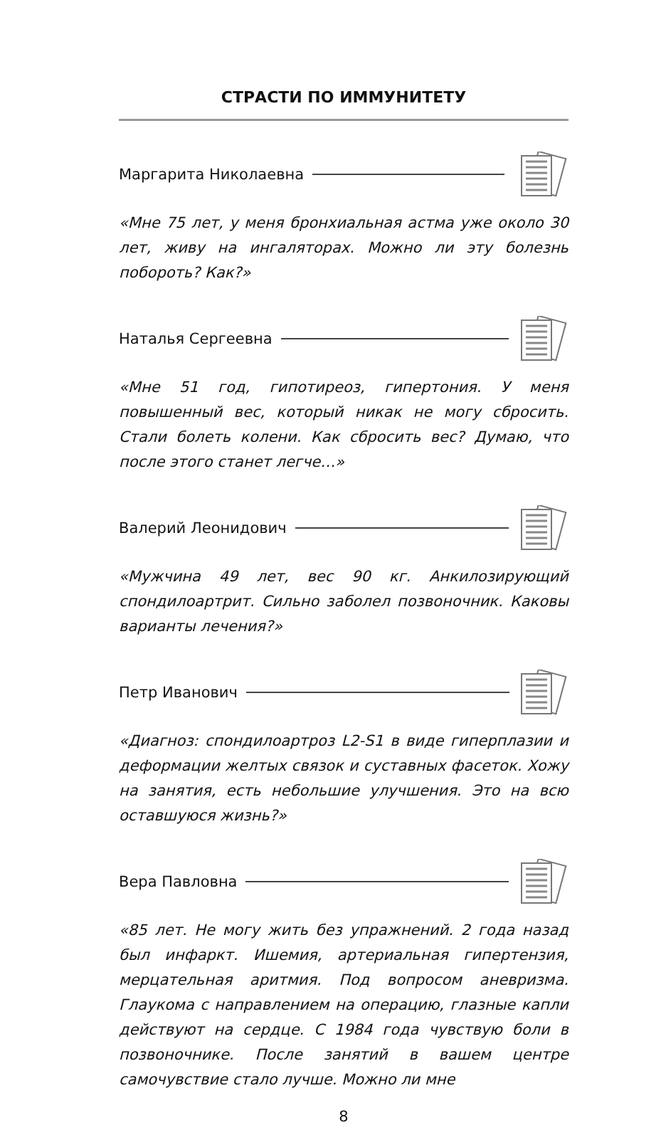СТРАСТИ ПО ИММУНИТЕТУ
Маргарита Николаевна
«Мне 75 лет, у меня бронхиальная астма уже около 30 лет, живу на ингаляторах. Можно ли эту болезнь побороть? Как?»
Наталья Сергеевна
«Мне 51 год, гипотиреоз, гипертония. У меня повышенный вес, который никак не могу сбросить. Стали болеть колени. Как сбросить вес? Думаю, что после этого станет легче…»
Валерий Леонидович
«Мужчина 49 лет, вес 90 кг. Анкилозирующий спондилоартрит. Сильно заболел позвоночник. Каковы варианты лечения?»
Петр Иванович
«Диагноз: спондилоартроз L2-S1 в виде гиперплазии и деформации желтых связок и суставных фасеток. Хожу на занятия, есть небольшие улучшения. Это на всю оставшуюся жизнь?»
Вера Павловна
«85 лет. Не могу жить без упражнений. 2 года назад был инфаркт. Ишемия, артериальная гипертензия, мерцательная аритмия. Под вопросом аневризма. Глаукома с направлением на операцию, глазные капли действуют на сердце. С 1984 года чувствую боли в позвоночнике. После занятий в вашем центре самочувствие стало лучше. Можно ли мне
8